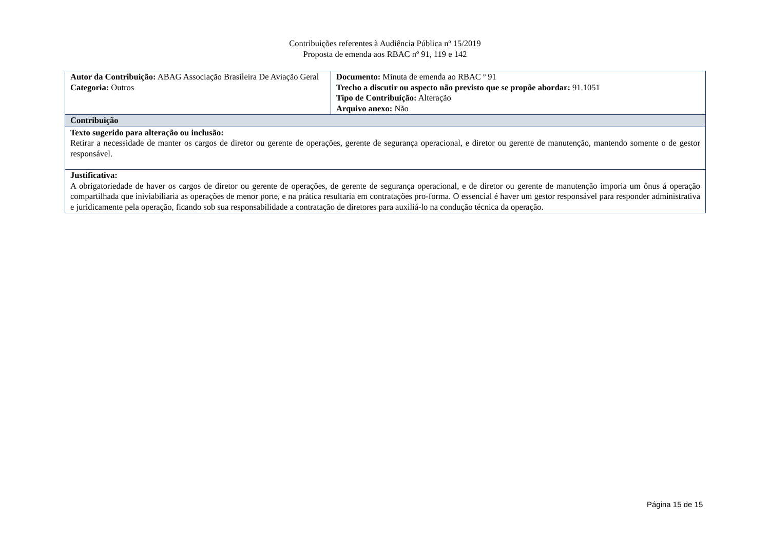Contribuições referentes à Audiência Pública nº 15/2019
Proposta de emenda aos RBAC nº 91, 119 e 142
| Autor da Contribuição: ABAG Associação Brasileira De Aviação Geral Categoria: Outros | Documento: Minuta de emenda ao RBAC º 91 Trecho a discutir ou aspecto não previsto que se propõe abordar: 91.1051 Tipo de Contribuição: Alteração Arquivo anexo: Não |
| Contribuição | |
| Texto sugerido para alteração ou inclusão: Retirar a necessidade de manter os cargos de diretor ou gerente de operações, gerente de segurança operacional, e diretor ou gerente de manutenção, mantendo somente o de gestor responsável. | |
| Justificativa: A obrigatoriedade de haver os cargos de diretor ou gerente de operações, de gerente de segurança operacional, e de diretor ou gerente de manutenção imporia um ônus á operação compartilhada que iniviabiliaria as operações de menor porte, e na prática resultaria em contratações pro-forma. O essencial é haver um gestor responsável para responder administrativa e juridicamente pela operação, ficando sob sua responsabilidade a contratação de diretores para auxiliá-lo na condução técnica da operação. | |
Página 15 de 15